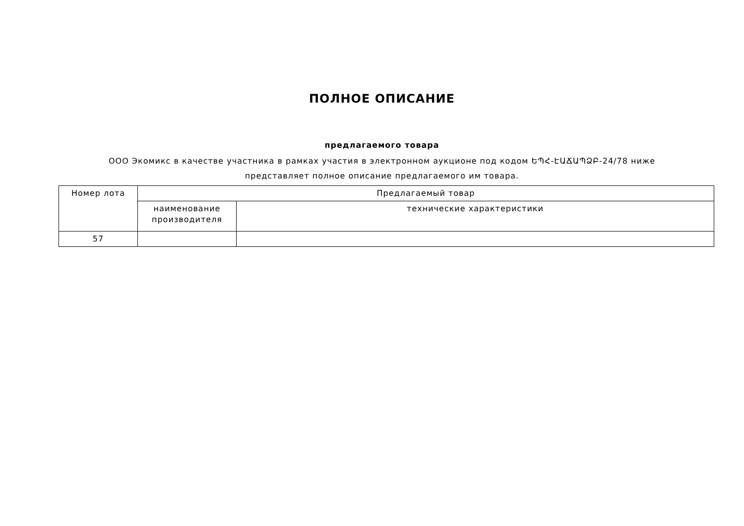ПОЛНОЕ ОПИСАНИЕ
предлагаемого товара
ООО Экомикс в качестве участника в рамках участия в электронном аукционе под кодом ԵՊՀ-ԷԱՃԱՊՁԲ-24/78 ниже
представляет полное описание предлагаемого им товара.
| Номер лота | Предлагаемый товар | |
| --- | --- | --- |
| | наименование производителя | технические характеристики |
| 57 | | |